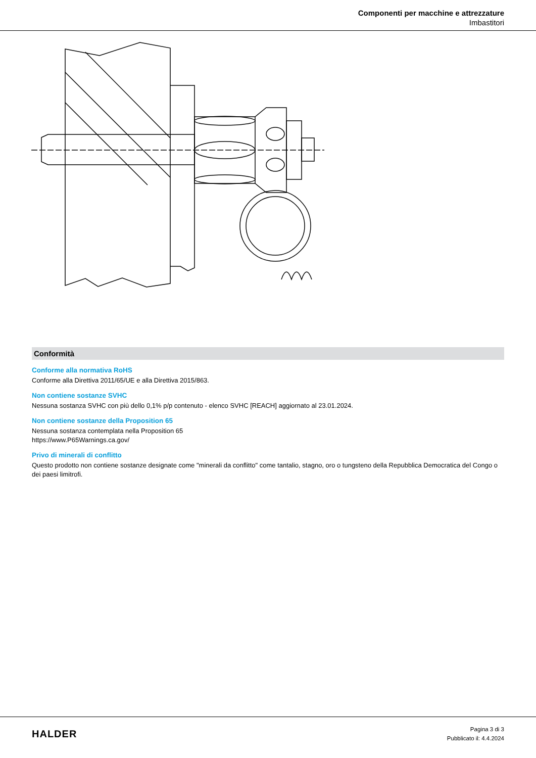Componenti per macchine e attrezzature
Imbastitori
Conformità
Conforme alla normativa RoHS
Conforme alla Direttiva 2011/65/UE e alla Direttiva 2015/863.
Non contiene sostanze SVHC
Nessuna sostanza SVHC con più dello 0,1% p/p contenuto - elenco SVHC [REACH] aggiornato al 23.01.2024.
Non contiene sostanze della Proposition 65
Nessuna sostanza contemplata nella Proposition 65
https://www.P65Warnings.ca.gov/
Privo di minerali di conflitto
Questo prodotto non contiene sostanze designate come "minerali da conflitto" come tantalio, stagno, oro o tungsteno della Repubblica Democratica del Congo o dei paesi limitrofi.
HALDER
Pagina 3 di 3
Pubblicato il: 4.4.2024